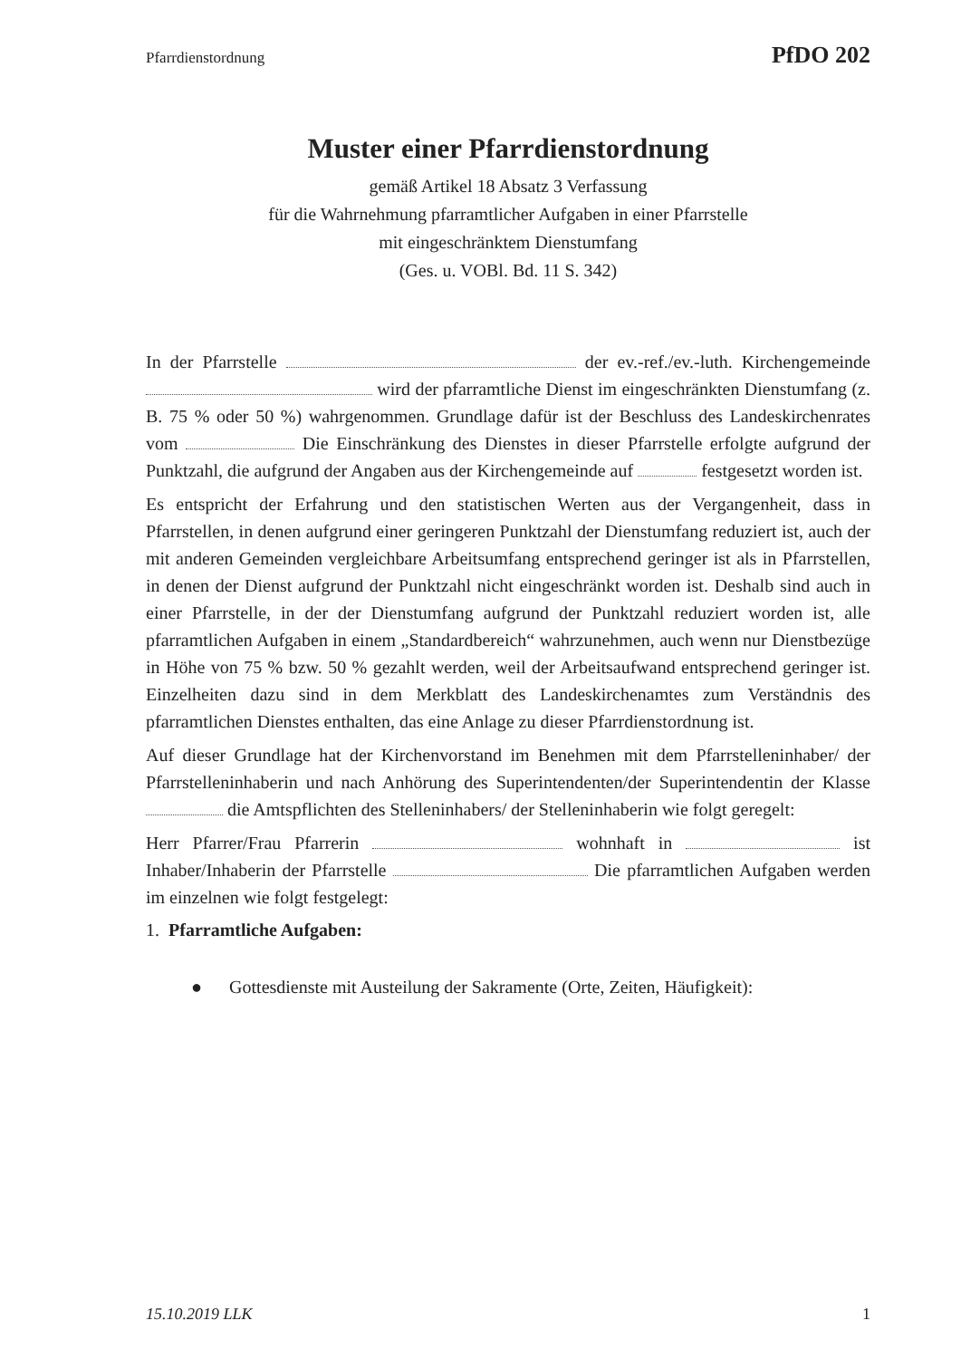Pfarrdienstordnung PfDO 202
Muster einer Pfarrdienstordnung
gemäß Artikel 18 Absatz 3 Verfassung
für die Wahrnehmung pfarramtlicher Aufgaben in einer Pfarrstelle
mit eingeschränktem Dienstumfang
(Ges. u. VOBl. Bd. 11 S. 342)
In der Pfarrstelle der ev.-ref./ev.-luth. Kirchengemeinde wird der pfarramtliche Dienst im eingeschränkten Dienstumfang (z. B. 75 % oder 50 %) wahrgenommen. Grundlage dafür ist der Beschluss des Landeskirchenrates vom Die Einschränkung des Dienstes in dieser Pfarrstelle erfolgte aufgrund der Punktzahl, die aufgrund der Angaben aus der Kirchengemeinde auf festgesetzt worden ist.
Es entspricht der Erfahrung und den statistischen Werten aus der Vergangenheit, dass in Pfarrstellen, in denen aufgrund einer geringeren Punktzahl der Dienstumfang reduziert ist, auch der mit anderen Gemeinden vergleichbare Arbeitsumfang entsprechend geringer ist als in Pfarrstellen, in denen der Dienst aufgrund der Punktzahl nicht eingeschränkt worden ist. Deshalb sind auch in einer Pfarrstelle, in der der Dienstumfang aufgrund der Punktzahl reduziert worden ist, alle pfarramtlichen Aufgaben in einem „Standardbereich“ wahrzunehmen, auch wenn nur Dienstbezüge in Höhe von 75 % bzw. 50 % gezahlt werden, weil der Arbeitsaufwand entsprechend geringer ist. Einzelheiten dazu sind in dem Merkblatt des Landeskirchenamtes zum Verständnis des pfarramtlichen Dienstes enthalten, das eine Anlage zu dieser Pfarrdienstordnung ist.
Auf dieser Grundlage hat der Kirchenvorstand im Benehmen mit dem Pfarrstelleninhaber/ der Pfarrstelleninhaberin und nach Anhörung des Superintendenten/der Superintendentin der Klasse die Amtspflichten des Stelleninhabers/ der Stelleninhaberin wie folgt geregelt:
Herr Pfarrer/Frau Pfarrerin wohnhaft in ist Inhaber/Inhaberin der Pfarrstelle Die pfarramtlichen Aufgaben werden im einzelnen wie folgt festgelegt:
1. Pfarramtliche Aufgaben:
● Gottesdienste mit Austeilung der Sakramente (Orte, Zeiten, Häufigkeit):
15.10.2019 LLK 1